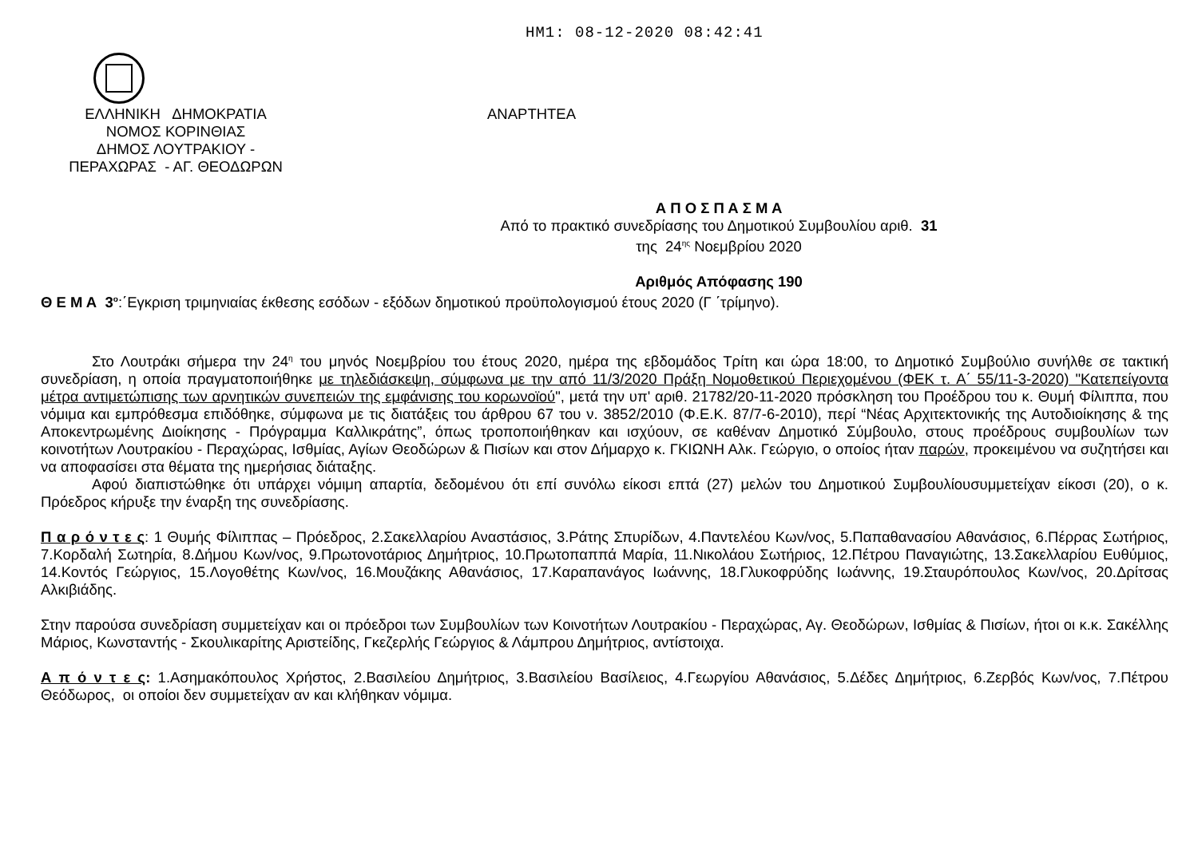ΗΜ1: 08-12-2020 08:42:41
ΕΛΛΗΝΙΚΗ ΔΗΜΟΚΡΑΤΙΑ
ΝΟΜΟΣ ΚΟΡΙΝΘΙΑΣ
ΔΗΜΟΣ ΛΟΥΤΡΑΚΙΟΥ -
ΠΕΡΑΧΩΡΑΣ - ΑΓ. ΘΕΟΔΩΡΩΝ
ΑΝΑΡΤΗΤΕΑ
Α Π Ο Σ Π Α Σ Μ Α
Από το πρακτικό συνεδρίασης του Δημοτικού Συμβουλίου αριθ. 31
της 24<sup>ης</sup> Νοεμβρίου 2020
Αριθμός Απόφασης 190
Θ Ε Μ Α 3<sup>ο</sup>:΄Εγκριση τριμηνιαίας έκθεσης εσόδων - εξόδων δημοτικού προϋπολογισμού έτους 2020 (Γ ΄τρίμηνο).
Στο Λουτράκι σήμερα την 24<sup>η</sup> του μηνός Νοεμβρίου του έτους 2020, ημέρα της εβδομάδος Τρίτη και ώρα 18:00, το Δημοτικό Συμβούλιο συνήλθε σε τακτική συνεδρίαση, η οποία πραγματοποιήθηκε με τηλεδιάσκεψη, σύμφωνα με την από 11/3/2020 Πράξη Νομοθετικού Περιεχομένου (ΦΕΚ τ. Α΄ 55/11-3-2020) "Κατεπείγοντα μέτρα αντιμετώπισης των αρνητικών συνεπειών της εμφάνισης του κορωνοϊού", μετά την υπ' αριθ. 21782/20-11-2020 πρόσκληση του Προέδρου του κ. Θυμή Φίλιππα, που νόμιμα και εμπρόθεσμα επιδόθηκε, σύμφωνα με τις διατάξεις του άρθρου 67 του ν. 3852/2010 (Φ.Ε.Κ. 87/7-6-2010), περί “Νέας Αρχιτεκτονικής της Αυτοδιοίκησης & της Αποκεντρωμένης Διοίκησης - Πρόγραμμα Καλλικράτης”, όπως τροποποιήθηκαν και ισχύουν, σε καθέναν Δημοτικό Σύμβουλο, στους προέδρους συμβουλίων των κοινοτήτων Λουτρακίου - Περαχώρας, Ισθμίας, Αγίων Θεοδώρων & Πισίων και στον Δήμαρχο κ. ΓΚΙΩΝΗ Αλκ. Γεώργιο, ο οποίος ήταν παρών, προκειμένου να συζητήσει και να αποφασίσει στα θέματα της ημερήσιας διάταξης.
Αφού διαπιστώθηκε ότι υπάρχει νόμιμη απαρτία, δεδομένου ότι επί συνόλω είκοσι επτά (27) μελών του Δημοτικού Συμβουλίουσυμμετείχαν είκοσι (20), ο κ. Πρόεδρος κήρυξε την έναρξη της συνεδρίασης.
Π α ρ ό ν τ ε ς: 1 Θυμής Φίλιππας – Πρόεδρος, 2.Σακελλαρίου Αναστάσιος, 3.Ράτης Σπυρίδων, 4.Παντελέου Κων/νος, 5.Παπαθανασίου Αθανάσιος, 6.Πέρρας Σωτήριος, 7.Κορδαλή Σωτηρία, 8.Δήμου Κων/νος, 9.Πρωτονοτάριος Δημήτριος, 10.Πρωτοπαππά Μαρία, 11.Νικολάου Σωτήριος, 12.Πέτρου Παναγιώτης, 13.Σακελλαρίου Ευθύμιος, 14.Κοντός Γεώργιος, 15.Λογοθέτης Κων/νος, 16.Μουζάκης Αθανάσιος, 17.Καραπανάγος Ιωάννης, 18.Γλυκοφρύδης Ιωάννης, 19.Σταυρόπουλος Κων/νος, 20.Δρίτσας Αλκιβιάδης.
Στην παρούσα συνεδρίαση συμμετείχαν και οι πρόεδροι των Συμβουλίων των Κοινοτήτων Λουτρακίου - Περαχώρας, Αγ. Θεοδώρων, Ισθμίας & Πισίων, ήτοι οι κ.κ. Σακέλλης Μάριος, Κωνσταντής - Σκουλικαρίτης Αριστείδης, Γκεζερλής Γεώργιος & Λάμπρου Δημήτριος, αντίστοιχα.
Α π ό ν τ ε ς: 1.Ασημακόπουλος Χρήστος, 2.Βασιλείου Δημήτριος, 3.Βασιλείου Βασίλειος, 4.Γεωργίου Αθανάσιος, 5.Δέδες Δημήτριος, 6.Ζερβός Κων/νος, 7.Πέτρου Θεόδωρος, οι οποίοι δεν συμμετείχαν αν και κλήθηκαν νόμιμα.